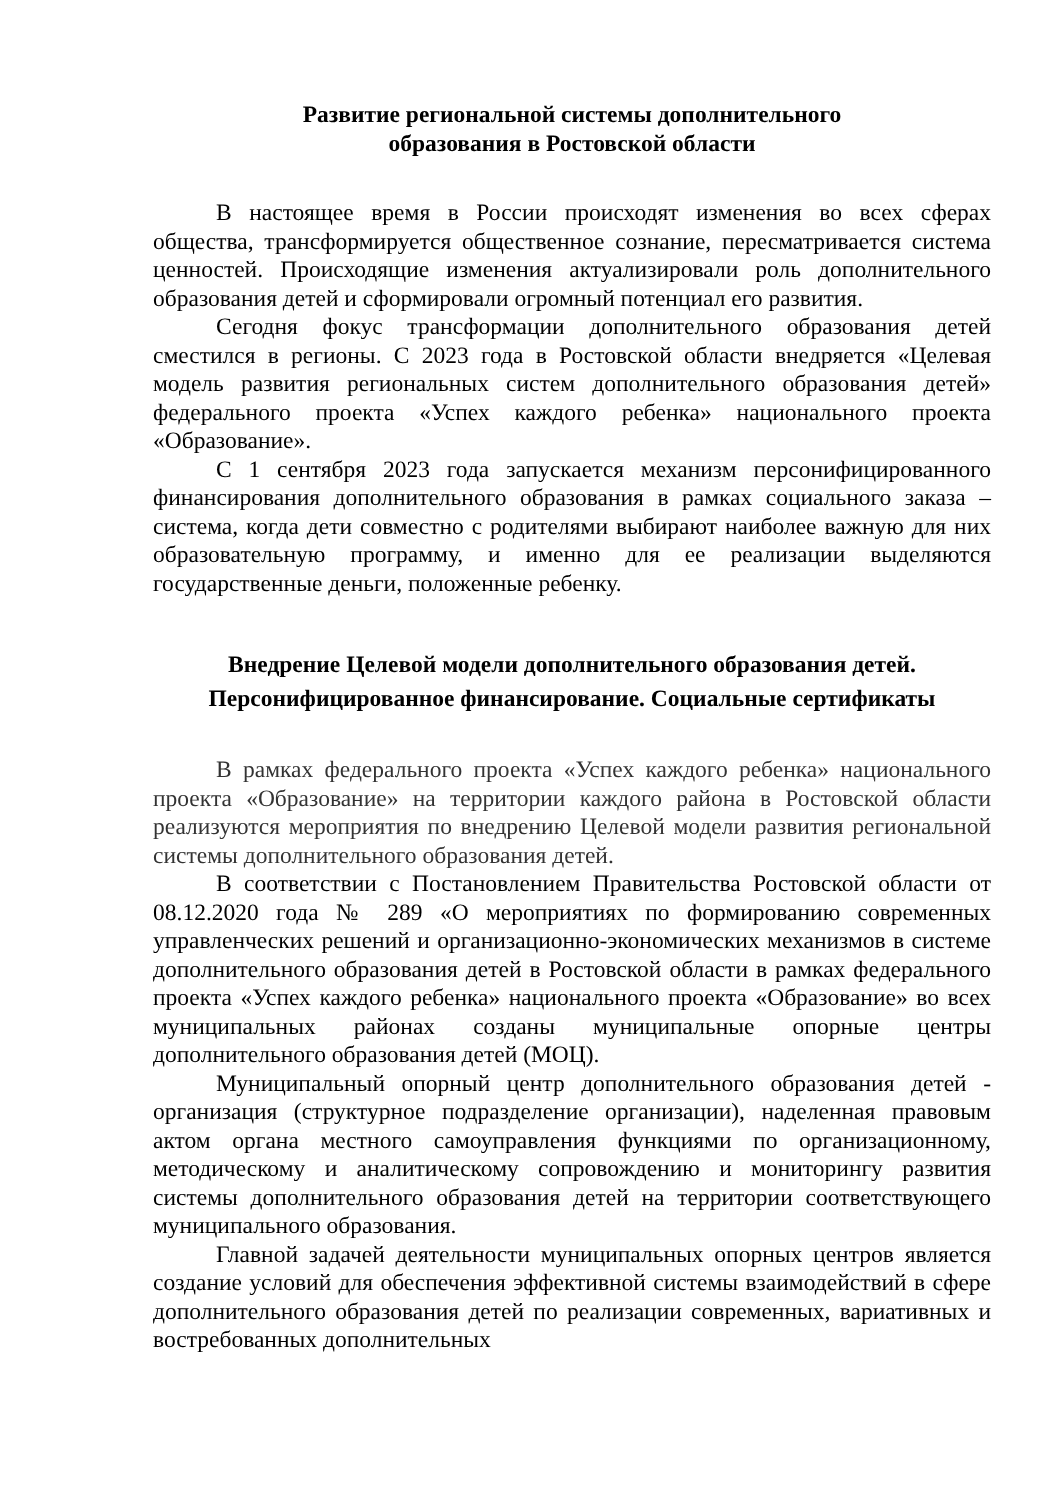Развитие региональной системы дополнительного
образования в Ростовской области
В настоящее время в России происходят изменения во всех сферах общества, трансформируется общественное сознание, пересматривается система ценностей. Происходящие изменения актуализировали роль дополнительного образования детей и сформировали огромный потенциал его развития.
Сегодня фокус трансформации дополнительного образования детей сместился в регионы. С 2023 года в Ростовской области внедряется «Целевая модель развития региональных систем дополнительного образования детей» федерального проекта «Успех каждого ребенка» национального проекта «Образование».
С 1 сентября 2023 года запускается механизм персонифицированного финансирования дополнительного образования в рамках социального заказа – система, когда дети совместно с родителями выбирают наиболее важную для них образовательную программу, и именно для ее реализации выделяются государственные деньги, положенные ребенку.
Внедрение Целевой модели дополнительного образования детей.
Персонифицированное финансирование. Социальные сертификаты
В рамках федерального проекта «Успех каждого ребенка» национального проекта «Образование» на территории каждого района в Ростовской области реализуются мероприятия по внедрению Целевой модели развития региональной системы дополнительного образования детей.
В соответствии с Постановлением Правительства Ростовской области от 08.12.2020 года № 289 «О мероприятиях по формированию современных управленческих решений и организационно-экономических механизмов в системе дополнительного образования детей в Ростовской области в рамках федерального проекта «Успех каждого ребенка» национального проекта «Образование» во всех муниципальных районах созданы муниципальные опорные центры дополнительного образования детей (МОЦ).
Муниципальный опорный центр дополнительного образования детей - организация (структурное подразделение организации), наделенная правовым актом органа местного самоуправления функциями по организационному, методическому и аналитическому сопровождению и мониторингу развития системы дополнительного образования детей на территории соответствующего муниципального образования.
Главной задачей деятельности муниципальных опорных центров является создание условий для обеспечения эффективной системы взаимодействий в сфере дополнительного образования детей по реализации современных, вариативных и востребованных дополнительных